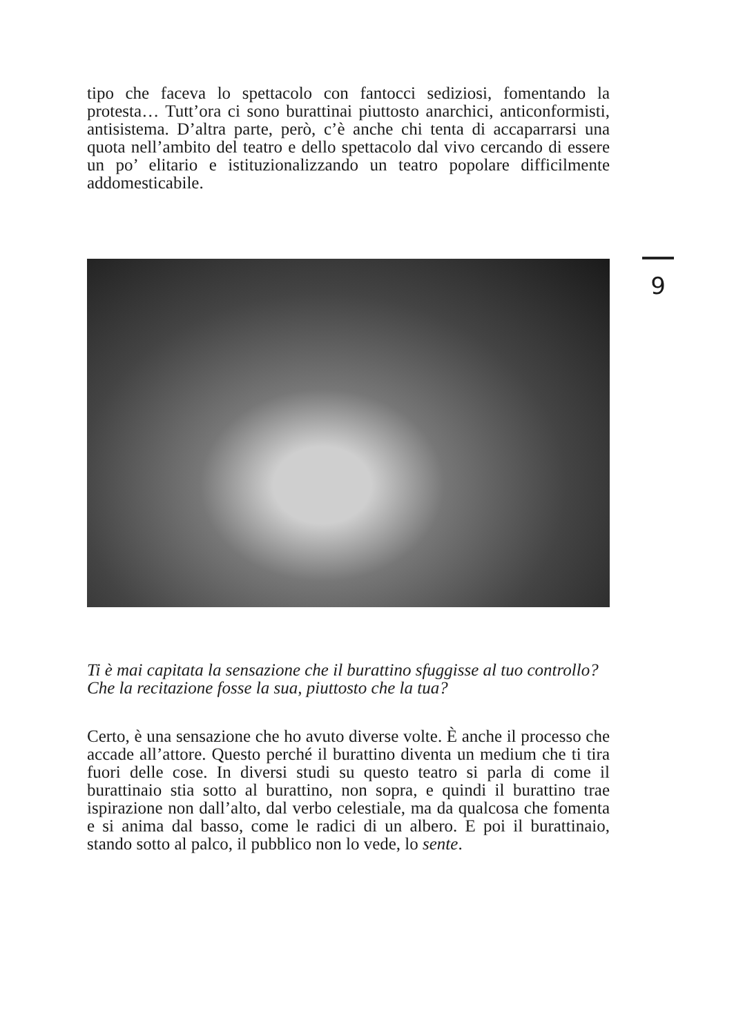tipo che faceva lo spettacolo con fantocci sediziosi, fomentando la protesta… Tutt’ora ci sono burattinai piuttosto anarchici, anticonformisti, antisistema. D’altra parte, però, c’è anche chi tenta di accaparrarsi una quota nell’ambito del teatro e dello spettacolo dal vivo cercando di essere un po’ elitario e istituzionalizzando un teatro popolare difficilmente addomesticabile.
9
Ti è mai capitata la sensazione che il burattino sfuggisse al tuo controllo?
Che la recitazione fosse la sua, piuttosto che la tua?
Certo, è una sensazione che ho avuto diverse volte. È anche il processo che accade all’attore. Questo perché il burattino diventa un medium che ti tira fuori delle cose. In diversi studi su questo teatro si parla di come il burattinaio stia sotto al burattino, non sopra, e quindi il burattino trae ispirazione non dall’alto, dal verbo celestiale, ma da qualcosa che fomenta e si anima dal basso, come le radici di un albero. E poi il burattinaio, stando sotto al palco, il pubblico non lo vede, lo sente.